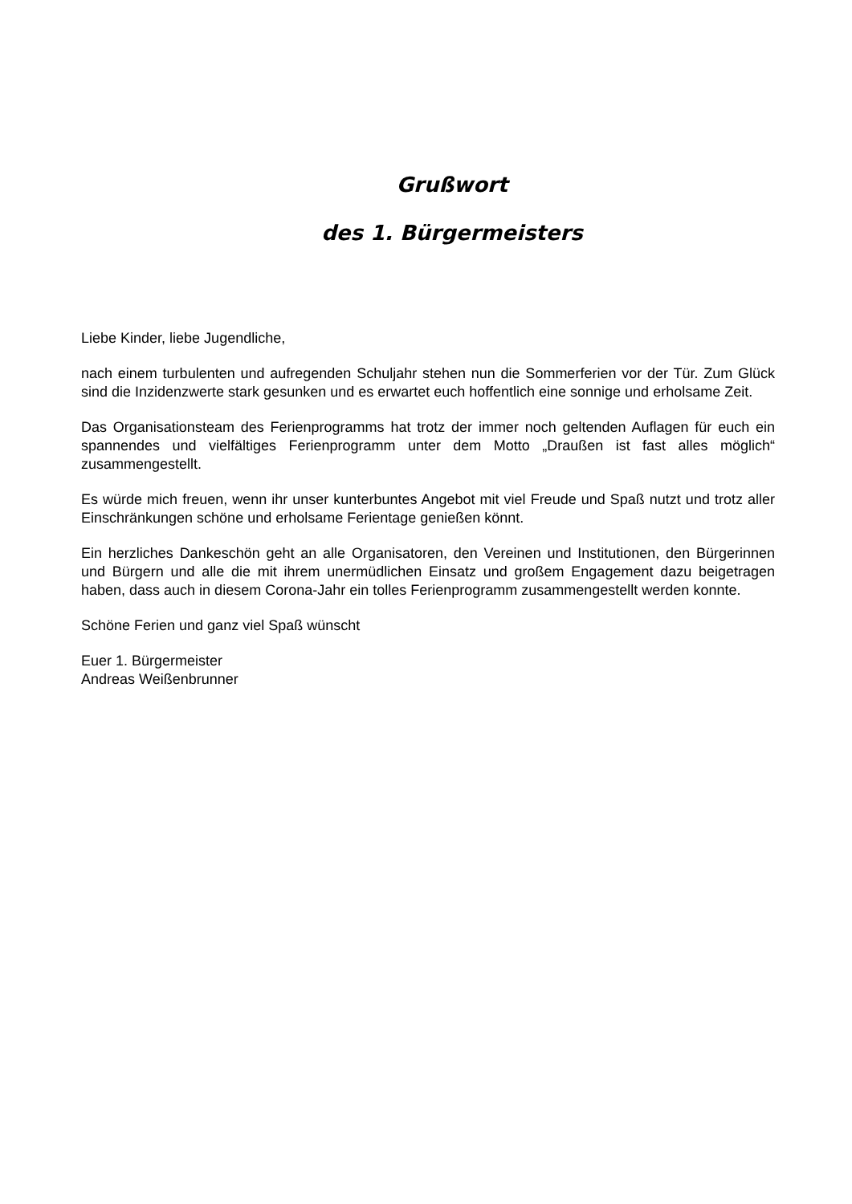Grußwort
des 1. Bürgermeisters
Liebe Kinder, liebe Jugendliche,
nach einem turbulenten und aufregenden Schuljahr stehen nun die Sommerferien vor der Tür. Zum Glück sind die Inzidenzwerte stark gesunken und es erwartet euch hoffentlich eine sonnige und erholsame Zeit.
Das Organisationsteam des Ferienprogramms hat trotz der immer noch geltenden Auflagen für euch ein spannendes und vielfältiges Ferienprogramm unter dem Motto „Draußen ist fast alles möglich“ zusammengestellt.
Es würde mich freuen, wenn ihr unser kunterbuntes Angebot mit viel Freude und Spaß nutzt und trotz aller Einschränkungen schöne und erholsame Ferientage genießen könnt.
Ein herzliches Dankeschön geht an alle Organisatoren, den Vereinen und Institutionen, den Bürgerinnen und Bürgern und alle die mit ihrem unermüdlichen Einsatz und großem Engagement dazu beigetragen haben, dass auch in diesem Corona-Jahr ein tolles Ferienprogramm zusammengestellt werden konnte.
Schöne Ferien und ganz viel Spaß wünscht
Euer 1. Bürgermeister
Andreas Weißenbrunner